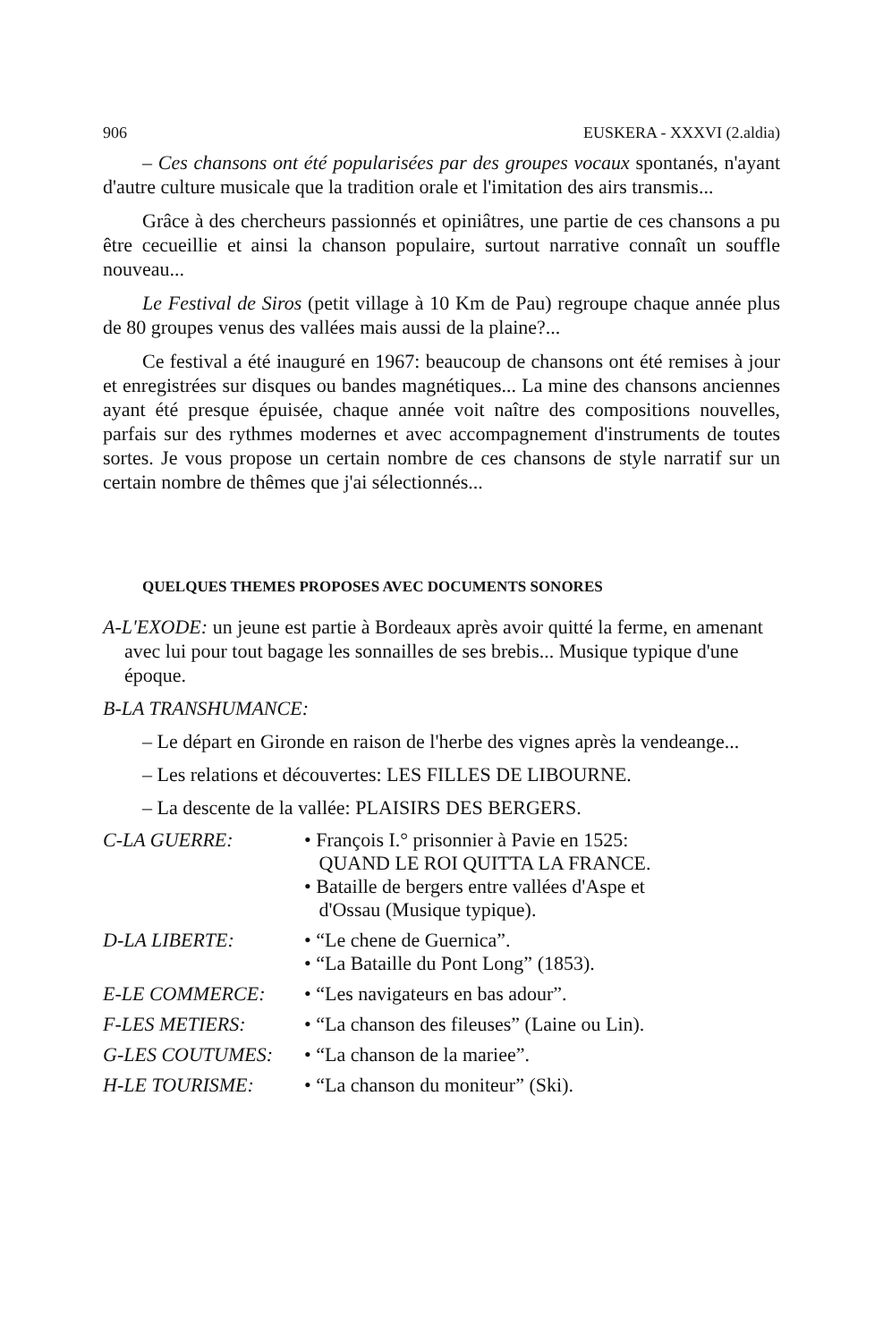906 EUSKERA - XXXVI (2.aldia)
– Ces chansons ont été popularisées par des groupes vocaux spontanés, n'ayant d'autre culture musicale que la tradition orale et l'imitation des airs transmis...
Grâce à des chercheurs passionnés et opiniâtres, une partie de ces chansons a pu être cecueillie et ainsi la chanson populaire, surtout narrative connaît un souffle nouveau...
Le Festival de Siros (petit village à 10 Km de Pau) regroupe chaque année plus de 80 groupes venus des vallées mais aussi de la plaine?...
Ce festival a été inauguré en 1967: beaucoup de chansons ont été remises à jour et enregistrées sur disques ou bandes magnétiques... La mine des chansons anciennes ayant été presque épuisée, chaque année voit naître des compositions nouvelles, parfais sur des rythmes modernes et avec accompagnement d'instruments de toutes sortes. Je vous propose un certain nombre de ces chansons de style narratif sur un certain nombre de thêmes que j'ai sélectionnés...
QUELQUES THEMES PROPOSES AVEC DOCUMENTS SONORES
A-L'EXODE: un jeune est partie à Bordeaux après avoir quitté la ferme, en amenant avec lui pour tout bagage les sonnailles de ses brebis... Musique typique d'une époque.
B-LA TRANSHUMANCE:
– Le départ en Gironde en raison de l'herbe des vignes après la vendeange...
– Les relations et découvertes: LES FILLES DE LIBOURNE.
– La descente de la vallée: PLAISIRS DES BERGERS.
| C-LA GUERRE: | • François I.° prisonnier à Pavie en 1525: QUAND LE ROI QUITTA LA FRANCE. • Bataille de bergers entre vallées d'Aspe et d'Ossau (Musique typique). |
| D-LA LIBERTE: | • “Le chene de Guernica”. • “La Bataille du Pont Long” (1853). |
| E-LE COMMERCE: | • “Les navigateurs en bas adour”. |
| F-LES METIERS: | • “La chanson des fileuses” (Laine ou Lin). |
| G-LES COUTUMES: | • “La chanson de la mariee”. |
| H-LE TOURISME: | • “La chanson du moniteur” (Ski). |